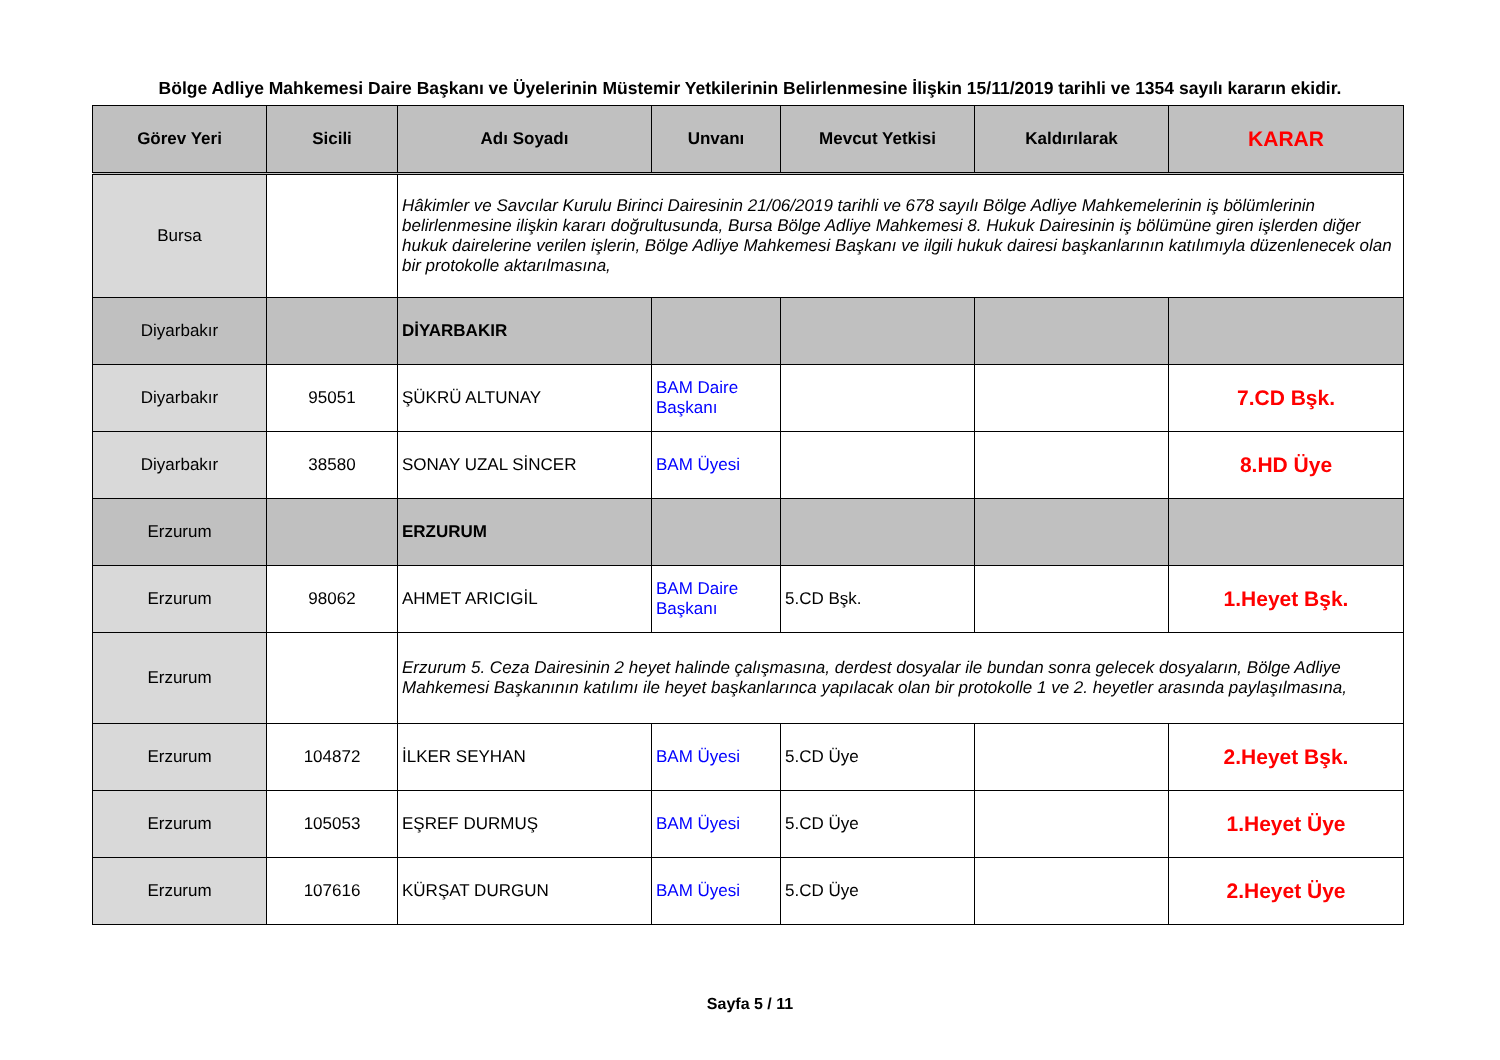Bölge Adliye Mahkemesi Daire Başkanı ve Üyelerinin Müstemir Yetkilerinin Belirlenmesine İlişkin 15/11/2019 tarihli ve 1354 sayılı kararın ekidir.
| Görev Yeri | Sicili | Adı Soyadı | Unvanı | Mevcut Yetkisi | Kaldırılarak | KARAR |
| --- | --- | --- | --- | --- | --- | --- |
| Bursa | | Hâkimler ve Savcılar Kurulu Birinci Dairesinin 21/06/2019 tarihli ve 678 sayılı Bölge Adliye Mahkemelerinin iş bölümlerinin belirlenmesine ilişkin kararı doğrultusunda, Bursa Bölge Adliye Mahkemesi 8. Hukuk Dairesinin iş bölümüne giren işlerden diğer hukuk dairelerine verilen işlerin, Bölge Adliye Mahkemesi Başkanı ve ilgili hukuk dairesi başkanlarının katılımıyla düzenlenecek olan bir protokolle aktarılmasına, | | | | |
| Diyarbakır | | DİYARBAKIR | | | | |
| Diyarbakır | 95051 | ŞÜKRÜ ALTUNAY | BAM Daire Başkanı | | | 7.CD Bşk. |
| Diyarbakır | 38580 | SONAY UZAL SİNCER | BAM Üyesi | | | 8.HD Üye |
| Erzurum | | ERZURUM | | | | |
| Erzurum | 98062 | AHMET ARICIGİL | BAM Daire Başkanı | 5.CD Bşk. | | 1.Heyet Bşk. |
| Erzurum | | Erzurum 5. Ceza Dairesinin 2 heyet halinde çalışmasına, derdest dosyalar ile bundan sonra gelecek dosyaların, Bölge Adliye Mahkemesi Başkanının katılımı ile heyet başkanlarınca yapılacak olan bir protokolle 1 ve 2. heyetler arasında paylaşılmasına, | | | | |
| Erzurum | 104872 | İLKER SEYHAN | BAM Üyesi | 5.CD Üye | | 2.Heyet Bşk. |
| Erzurum | 105053 | EŞREF DURMUŞ | BAM Üyesi | 5.CD Üye | | 1.Heyet Üye |
| Erzurum | 107616 | KÜRŞAT DURGUN | BAM Üyesi | 5.CD Üye | | 2.Heyet Üye |
Sayfa 5 / 11